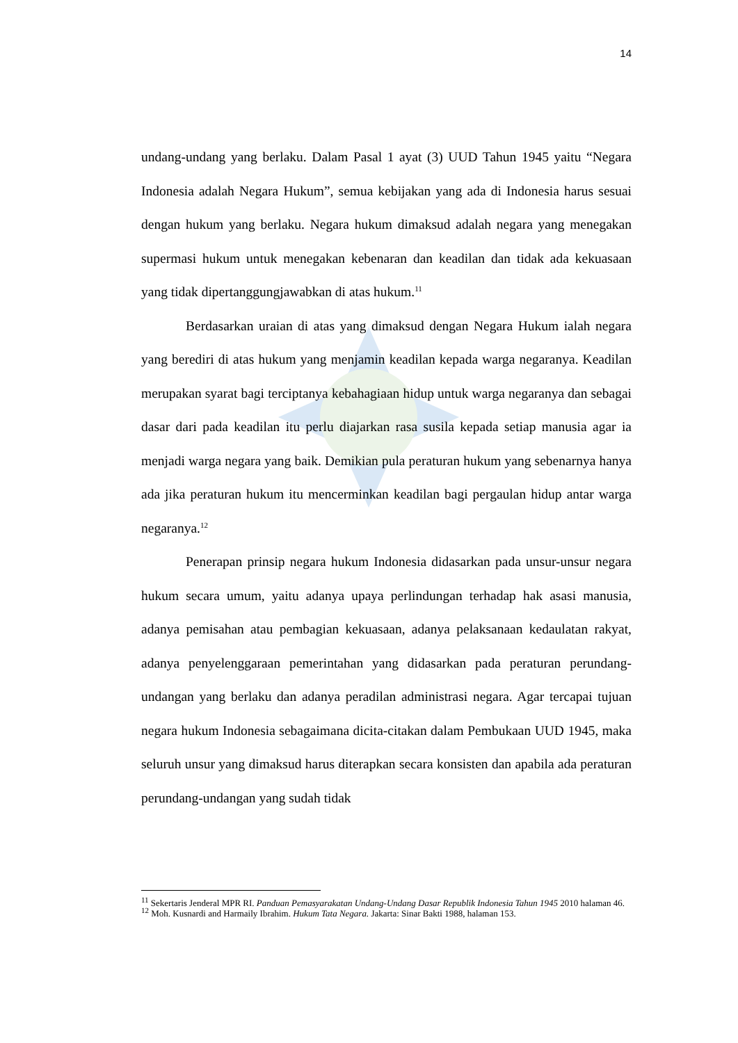14
undang-undang yang berlaku. Dalam Pasal 1 ayat (3) UUD Tahun 1945 yaitu “Negara Indonesia adalah Negara Hukum”, semua kebijakan yang ada di Indonesia harus sesuai dengan hukum yang berlaku. Negara hukum dimaksud adalah negara yang menegakan supermasi hukum untuk menegakan kebenaran dan keadilan dan tidak ada kekuasaan yang tidak dipertanggungjawabkan di atas hukum.<sup>11</sup>
Berdasarkan uraian di atas yang dimaksud dengan Negara Hukum ialah negara yang berediri di atas hukum yang menjamin keadilan kepada warga negaranya. Keadilan merupakan syarat bagi terciptanya kebahagiaan hidup untuk warga negaranya dan sebagai dasar dari pada keadilan itu perlu diajarkan rasa susila kepada setiap manusia agar ia menjadi warga negara yang baik. Demikian pula peraturan hukum yang sebenarnya hanya ada jika peraturan hukum itu mencerminkan keadilan bagi pergaulan hidup antar warga negaranya.<sup>12</sup>
Penerapan prinsip negara hukum Indonesia didasarkan pada unsur-unsur negara hukum secara umum, yaitu adanya upaya perlindungan terhadap hak asasi manusia, adanya pemisahan atau pembagian kekuasaan, adanya pelaksanaan kedaulatan rakyat, adanya penyelenggaraan pemerintahan yang didasarkan pada peraturan perundang-undangan yang berlaku dan adanya peradilan administrasi negara. Agar tercapai tujuan negara hukum Indonesia sebagaimana dicita-citakan dalam Pembukaan UUD 1945, maka seluruh unsur yang dimaksud harus diterapkan secara konsisten dan apabila ada peraturan perundang-undangan yang sudah tidak
<sup>11</sup> Sekertaris Jenderal MPR RI. Panduan Pemasyarakatan Undang-Undang Dasar Republik Indonesia Tahun 1945 2010 halaman 46.
<sup>12</sup> Moh. Kusnardi and Harmaily Ibrahim. Hukum Tata Negara. Jakarta: Sinar Bakti 1988, halaman 153.